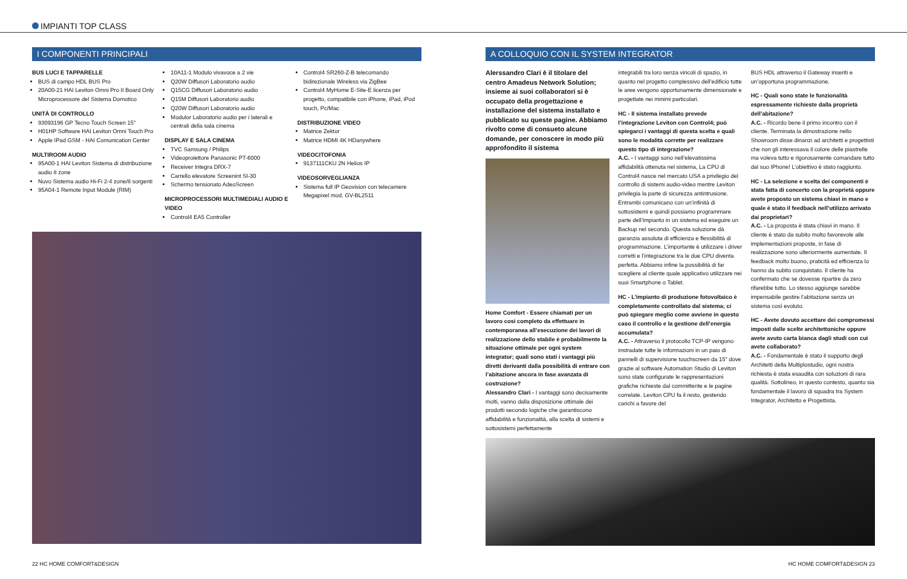IMPIANTI TOP CLASS
I COMPONENTI PRINCIPALI
BUS LUCI E TAPPARELLE
BUS di campo HDL BUS Pro
20A00-21 HAI Leviton Omni Pro II Board Only Microprocessore del Sistema Domotico
UNITÀ DI CONTROLLO
93093196 GP Tecno Touch Screen 15”
H01HP Software HAI Leviton Omni Touch Pro
Apple IPad GSM - HAI Comunication Center
MULTIROOM AUDIO
95A00-1 HAI Leviton Sistema di distribuzione audio 8 zone
Nuvo Sistema audio Hi-Fi 2-4 zone/8 sorgenti
95A04-1 Remote Input Module (RIM)
10A11-1 Modulo vivavoce a 2 vie
Q20W Diffusori Laboratorio audio
Q15CG Diffusori Laboratorio audio
Q15M Diffusori Laboratorio audio
Q20W Diffusori Laboratorio audio
Modulor Laboratorio audio per i laterali e centrali della sala cinema
DISPLAY E SALA CINEMA
TVC Samsung / Philips
Videoproiettore Panasonic PT-6000
Receiver Integra DRX-7
Carrello elevatore Screenint SI-30
Schermo tensionato AdeoScreen
MICROPROCESSORI MULTIMEDIALI AUDIO E VIDEO
Control4 EA5 Controller
Control4 SR260-Z-B telecomando bidirezionale Wireless via ZigBee
Control4 MyHome E-Site-E licenza per progetto, compatibile con iPhone, iPad, iPod touch, Pc/Mac
DISTRIBUZIONE VIDEO
Matrice Zektor
Matrice HDMI 4K HDanywhere
VIDEOCITOFONIA
9137111CKU 2N Helios IP
VIDEOSORVEGLIANZA
Sistema full IP Geovision con telecamere Megapixel mod. GV-BL2511
A COLLOQUIO CON IL SYSTEM INTEGRATOR
Alerssandro Clari è il titolare del centro Amadeus Network Solution; insieme ai suoi collaboratori si è occupato della progettazione e installazione del sistema installato e pubblicato su queste pagine. Abbiamo rivolto come di consueto alcune domande, per conoscere in modo più approfondito il sistema
Home Comfort - Essere chiamati per un lavoro così completo da effettuare in contemporanea all’esecuzione dei lavori di realizzazione dello stabile è probabilmente la situazione ottimale per ogni system integrator; quali sono stati i vantaggi più diretti derivanti dalla possibilità di entrare con l’abitazione ancora in fase avanzata di costruzione?
Alessandro Clari - I vantaggi sono decisamente molti, vanno dalla disposizione ottimale dei prodotti secondo logiche che garantiscono affidabilità e funzionalità, alla scelta di sistemi e sottosistemi perfettamente
integrabili tra loro senza vincoli di spazio, in quanto nel progetto complessivo dell’edificio tutte le aree vengono opportunamente dimensionate e progettate nei minimi particolari.
HC - Il sistema installato prevede l’integrazione Leviton con Control4; può spiegarci i vantaggi di questa scelta e quali sono le modalità corrette per realizzare questo tipo di integrazione?
A.C. - I vantaggi sono nell’elevatissima affidabilità ottenuta nel sistema, La CPU di Control4 nasce nel mercato USA a privilegio del controllo di sistemi audio-video mentre Leviton privilegia la parte di sicurezza antintrusione. Entrambi comunicano con un’infinità di sottosistemi e quindi possiamo programmare parte dell’impianto in un sistema ed eseguire un Backup nel secondo. Questa soluzione dà garanzia assoluta di efficienza e flessibilità di programmazione. L’importante è utilizzare i driver corretti e l’integrazione tra le due CPU diventa perfetta. Abbiamo infine la possibilità di far scegliere al cliente quale applicativo utilizzare nei suoi Smartphone o Tablet.
HC - L’impianto di produzione fotovoltaico è completamente controllato dal sistema; ci può spiegare meglio come avviene in questo caso il controllo e la gestione dell’energia accumulata?
A.C. - Attraverso il protocollo TCP-IP vengono instradate tutte le informazioni in un paio di pannelli di supervisione touchscreen da 15” dove grazie al software Automation Studio di Leviton sono state configurate le rappresentazioni grafiche richieste dal committente e le pagine correlate. Leviton CPU fa il resto, gestendo carichi a favore del
BUS HDL attraverso il Gateway inseriti e un’opportuna programmazione.
HC - Quali sono state le funzionalità espressamente richieste dalla proprietà dell’abitazione?
A.C. - Ricordo bene il primo incontro con il cliente. Terminata la dimostrazione nello Showroom disse dinanzi ad architetti e progettisti che non gli interessava il colore delle piastrelle ma voleva tutto e rigorosamente comandare tutto dal suo IPhone! L’obiettivo è stato raggiunto.
HC - La selezione e scelta dei componenti è stata fatta di concerto con la proprietà oppure avete proposto un sistema chiavi in mano e quale è stato il feedback nell’utilizzo arrivato dai proprietari?
A.C. - La proposta è stata chiavi in mano. Il cliente è stato da subito molto favorevole alle implementazioni proposte, in fase di realizzazione sono ulteriormente aumentate. Il feedback molto buono, praticità ed efficienza lo hanno da subito conquistato. Il cliente ha confermato che se dovesse ripartire da zero rifarebbe tutto. Lo stesso aggiunge sarebbe impensabile gestire l’abitazione senza un sistema così evoluto.
HC - Avete dovuto accettare dei compromessi imposti dalle scelte architettoniche oppure avete avuto carta bianca dagli studi con cui avete collaborato?
A.C. - Fondamentale è stato il supporto degli Architetti della Multiplostudio, ogni nostra richiesta è stata esaudita con soluzioni di rara qualità. Sottolineo, in questo contesto, quanto sia fondamentale il lavoro di squadra tra System Integrator, Architetto e Progettista.
22 HC HOME COMFORT&DESIGN HC HOME COMFORT&DESIGN 23